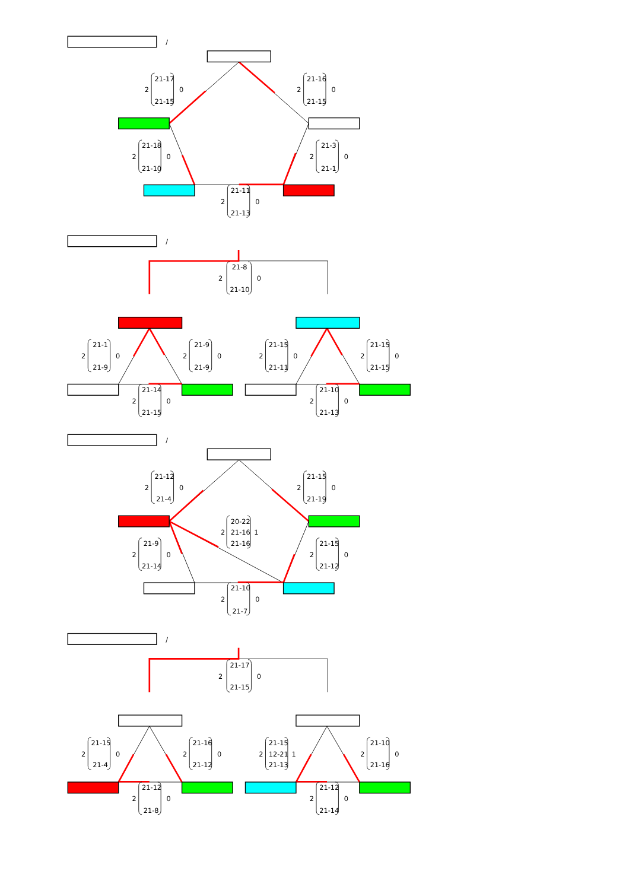/
2
21-17
21-15
0
2
21-16
21-15
0
2
21-18
21-10
0
2
21-3
21-1
0
2
21-11
21-13
0
/
2
21-8
21-10
0
2
21-1
21-9
0
2
21-9
21-9
0
2
21-14
21-15
0
2
21-15
21-11
0
2
21-15
21-15
0
2
21-10
21-13
0
/
2
21-12
21-4
0
2
21-15
21-19
0
2
20-22
21-16
21-16
1
2
21-9
21-14
0
2
21-15
21-12
0
2
21-10
21-7
0
/
2
21-17
21-15
0
2
21-15
21-4
0
2
21-16
21-12
0
2
21-12
21-8
0
2
21-15
12-21
21-13
1
2
21-10
21-16
0
2
21-12
21-14
0